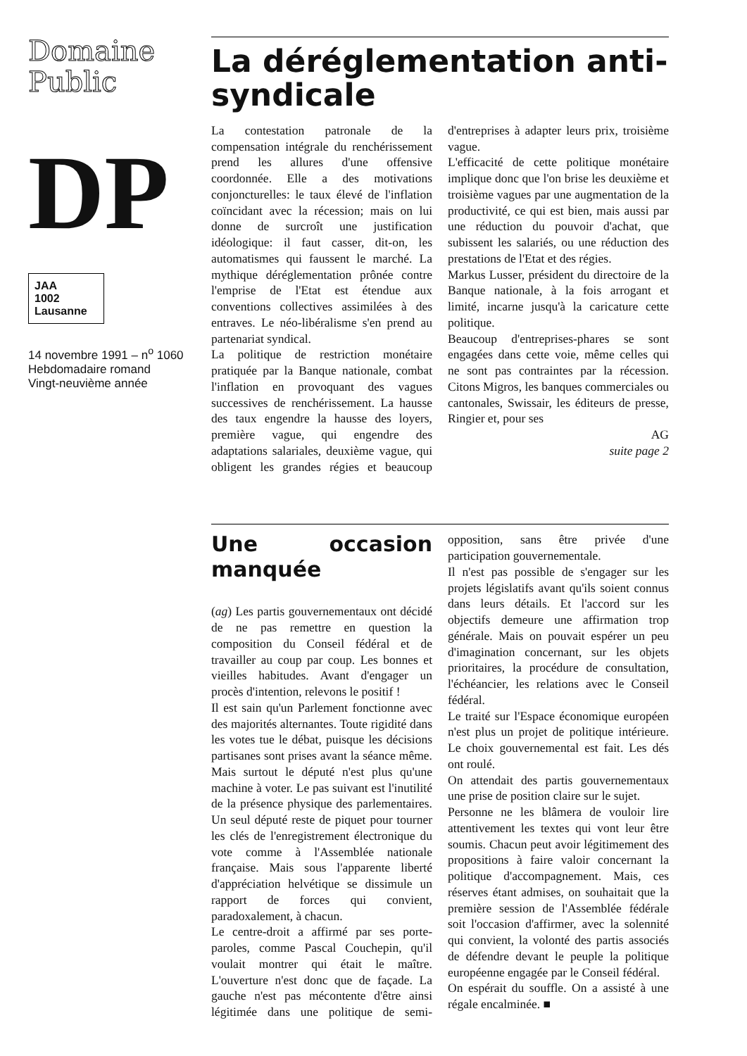Domaine Public
DP
JAA
1002 Lausanne
14 novembre 1991 – n<sup>o</sup> 1060
Hebdomadaire romand
Vingt-neuvième année
La déréglementation anti-syndicale
La contestation patronale de la compensation intégrale du renchérissement prend les allures d'une offensive coordonnée. Elle a des motivations conjoncturelles: le taux élevé de l'inflation coïncidant avec la récession; mais on lui donne de surcroît une justification idéologique: il faut casser, dit-on, les automatismes qui faussent le marché. La mythique déréglementation prônée contre l'emprise de l'Etat est étendue aux conventions collectives assimilées à des entraves. Le néo-libéralisme s'en prend au partenariat syndical.
La politique de restriction monétaire pratiquée par la Banque nationale, combat l'inflation en provoquant des vagues successives de renchérissement. La hausse des taux engendre la hausse des loyers, première vague, qui engendre des adaptations salariales, deuxième vague, qui obligent les grandes régies et beaucoup d'entreprises à adapter leurs prix, troisième vague.
L'efficacité de cette politique monétaire implique donc que l'on brise les deuxième et troisième vagues par une augmentation de la productivité, ce qui est bien, mais aussi par une réduction du pouvoir d'achat, que subissent les salariés, ou une réduction des prestations de l'Etat et des régies.
Markus Lusser, président du directoire de la Banque nationale, à la fois arrogant et limité, incarne jusqu'à la caricature cette politique.
Beaucoup d'entreprises-phares se sont engagées dans cette voie, même celles qui ne sont pas contraintes par la récession. Citons Migros, les banques commerciales ou cantonales, Swissair, les éditeurs de presse, Ringier et, pour ses
AG
suite page 2
Une occasion manquée
(ag) Les partis gouvernementaux ont décidé de ne pas remettre en question la composition du Conseil fédéral et de travailler au coup par coup. Les bonnes et vieilles habitudes. Avant d'engager un procès d'intention, relevons le positif !
Il est sain qu'un Parlement fonctionne avec des majorités alternantes. Toute rigidité dans les votes tue le débat, puisque les décisions partisanes sont prises avant la séance même. Mais surtout le député n'est plus qu'une machine à voter. Le pas suivant est l'inutilité de la présence physique des parlementaires. Un seul député reste de piquet pour tourner les clés de l'enregistrement électronique du vote comme à l'Assemblée nationale française. Mais sous l'apparente liberté d'appréciation helvétique se dissimule un rapport de forces qui convient, paradoxalement, à chacun.
Le centre-droit a affirmé par ses porte-paroles, comme Pascal Couchepin, qu'il voulait montrer qui était le maître. L'ouverture n'est donc que de façade. La gauche n'est pas mécontente d'être ainsi légitimée dans une politique de semi-opposition, sans être privée d'une participation gouvernementale.
Il n'est pas possible de s'engager sur les projets législatifs avant qu'ils soient connus dans leurs détails. Et l'accord sur les objectifs demeure une affirmation trop générale. Mais on pouvait espérer un peu d'imagination concernant, sur les objets prioritaires, la procédure de consultation, l'échéancier, les relations avec le Conseil fédéral.
Le traité sur l'Espace économique européen n'est plus un projet de politique intérieure. Le choix gouvernemental est fait. Les dés ont roulé.
On attendait des partis gouvernementaux une prise de position claire sur le sujet.
Personne ne les blâmera de vouloir lire attentivement les textes qui vont leur être soumis. Chacun peut avoir légitimement des propositions à faire valoir concernant la politique d'accompagnement. Mais, ces réserves étant admises, on souhaitait que la première session de l'Assemblée fédérale soit l'occasion d'affirmer, avec la solennité qui convient, la volonté des partis associés de défendre devant le peuple la politique européenne engagée par le Conseil fédéral.
On espérait du souffle. On a assisté à une régale encalminée. ■